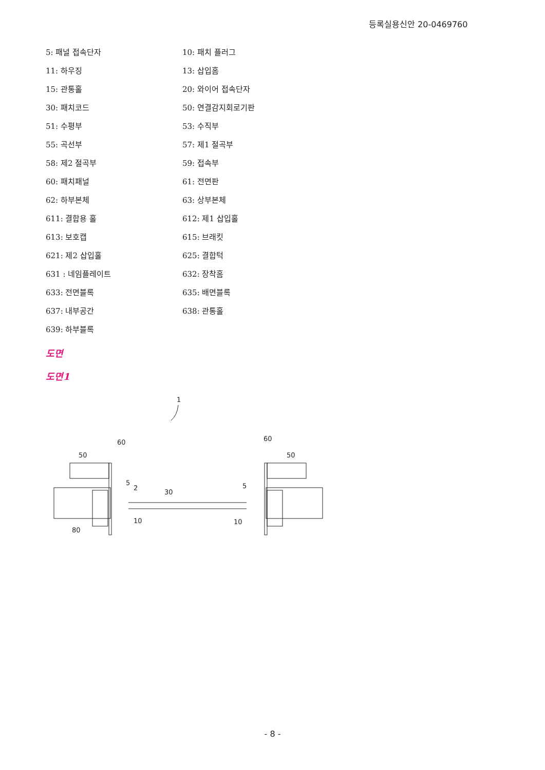등록실용신안 20-0469760
5: 패널 접속단자 10: 패치 플러그
11: 하우징 13: 삽입홈
15: 관통홀 20: 와이어 접속단자
30: 패치코드 50: 연결감지회로기판
51: 수평부 53: 수직부
55: 곡선부 57: 제1 절곡부
58: 제2 절곡부 59: 접속부
60: 패치패널 61: 전면판
62: 하부본체 63: 상부본체
611: 결합용 홀 612: 제1 삽입홀
613: 보호캡 615: 브래킷
621: 제2 삽입홀 625: 결합턱
631 : 네임플레이트 632: 장착홈
633: 전면블록 635: 배면블록
637: 내부공간 638: 관통홀
639: 하부블록
도면
도면1
1
60
60
50
50
30
5
2
5
10
10
80
- 8 -